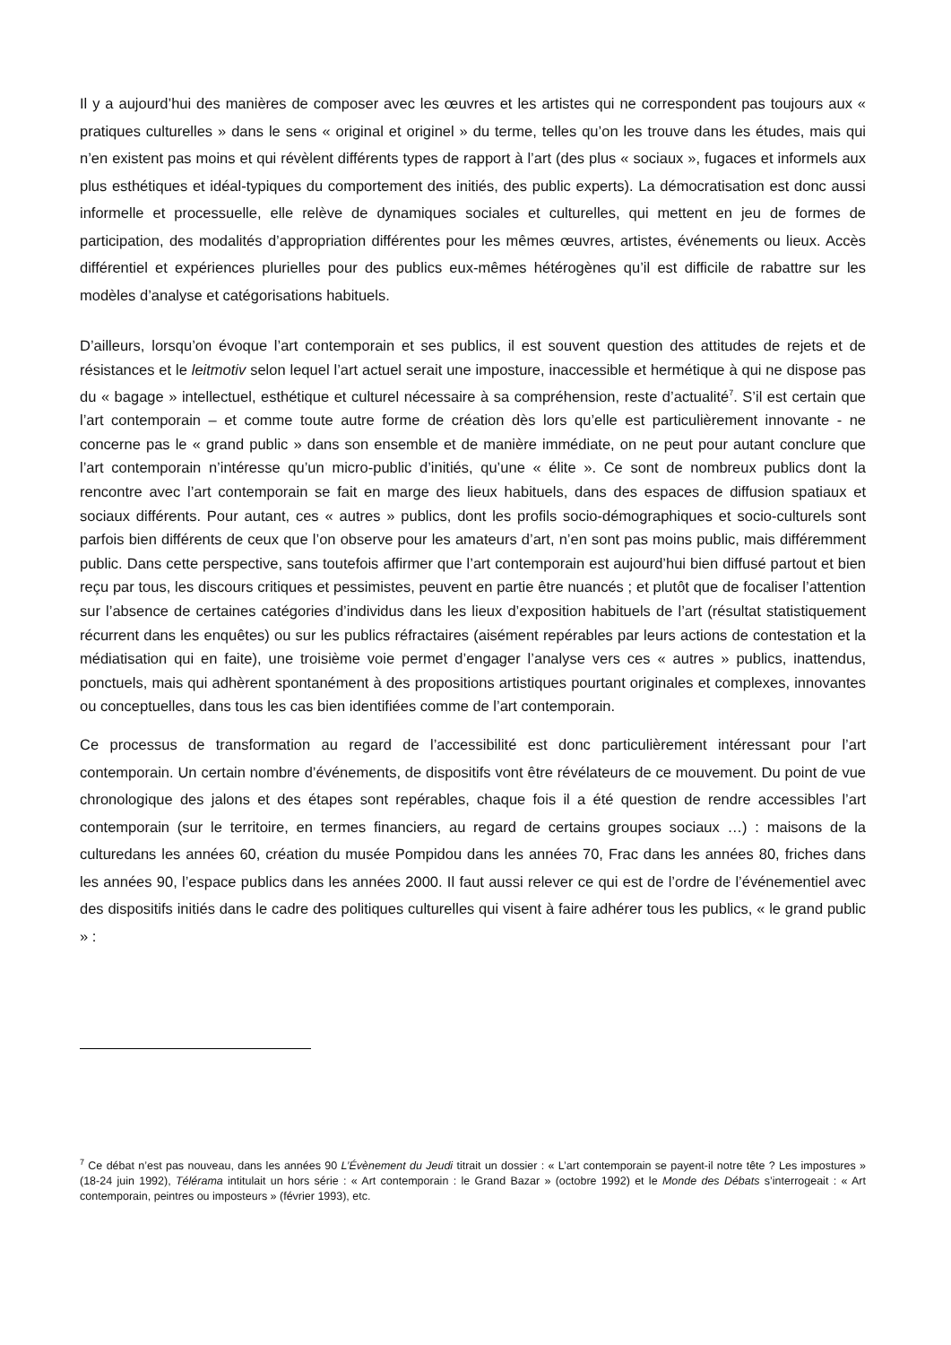Il y a aujourd’hui des manières de composer avec les œuvres et les artistes qui ne correspondent pas toujours aux « pratiques culturelles » dans le sens « original et originel » du terme, telles qu’on les trouve dans les études, mais qui n’en existent pas moins et qui révèlent différents types de rapport à l’art (des plus « sociaux », fugaces et informels aux plus esthétiques et idéal-typiques du comportement des initiés, des public experts). La démocratisation est donc aussi informelle et processuelle, elle relève de dynamiques sociales et culturelles, qui mettent en jeu de formes de participation, des modalités d’appropriation différentes pour les mêmes œuvres, artistes, événements ou lieux. Accès différentiel et expériences plurielles pour des publics eux-mêmes hétérogènes qu’il est difficile de rabattre sur les modèles d’analyse et catégorisations habituels.
D’ailleurs, lorsqu’on évoque l’art contemporain et ses publics, il est souvent question des attitudes de rejets et de résistances et le leitmotiv selon lequel l’art actuel serait une imposture, inaccessible et hermétique à qui ne dispose pas du « bagage » intellectuel, esthétique et culturel nécessaire à sa compréhension, reste d’actualité<sup>7</sup>. S’il est certain que l’art contemporain – et comme toute autre forme de création dès lors qu’elle est particulièrement innovante - ne concerne pas le « grand public » dans son ensemble et de manière immédiate, on ne peut pour autant conclure que l’art contemporain n’intéresse qu’un micro-public d’initiés, qu’une « élite ». Ce sont de nombreux publics dont la rencontre avec l’art contemporain se fait en marge des lieux habituels, dans des espaces de diffusion spatiaux et sociaux différents. Pour autant, ces « autres » publics, dont les profils socio-démographiques et socio-culturels sont parfois bien différents de ceux que l’on observe pour les amateurs d’art, n’en sont pas moins public, mais différemment public. Dans cette perspective, sans toutefois affirmer que l’art contemporain est aujourd’hui bien diffusé partout et bien reçu par tous, les discours critiques et pessimistes, peuvent en partie être nuancés ; et plutôt que de focaliser l’attention sur l’absence de certaines catégories d’individus dans les lieux d’exposition habituels de l’art (résultat statistiquement récurrent dans les enquêtes) ou sur les publics réfractaires (aisément repérables par leurs actions de contestation et la médiatisation qui en faite), une troisième voie permet d’engager l’analyse vers ces « autres » publics, inattendus, ponctuels, mais qui adhèrent spontanément à des propositions artistiques pourtant originales et complexes, innovantes ou conceptuelles, dans tous les cas bien identifiées comme de l’art contemporain.
Ce processus de transformation au regard de l’accessibilité est donc particulièrement intéressant pour l’art contemporain. Un certain nombre d’événements, de dispositifs vont être révélateurs de ce mouvement. Du point de vue chronologique des jalons et des étapes sont repérables, chaque fois il a été question de rendre accessibles l’art contemporain (sur le territoire, en termes financiers, au regard de certains groupes sociaux …) : maisons de la culturedans les années 60, création du musée Pompidou dans les années 70, Frac dans les années 80, friches dans les années 90, l’espace publics dans les années 2000. Il faut aussi relever ce qui est de l’ordre de l’événementiel avec des dispositifs initiés dans le cadre des politiques culturelles qui visent à faire adhérer tous les publics, « le grand public » :
<sup>7</sup> Ce débat n’est pas nouveau, dans les années 90 L’Évènement du Jeudi titrait un dossier : « L’art contemporain se payent-il notre tête ? Les impostures » (18-24 juin 1992), Télérama intitulait un hors série : « Art contemporain : le Grand Bazar » (octobre 1992) et le Monde des Débats s’interrogeait : « Art contemporain, peintres ou imposteurs » (février 1993), etc.